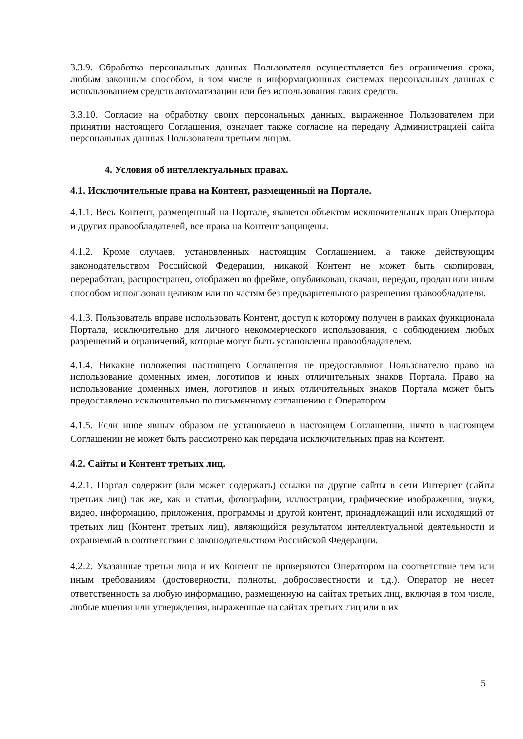3.3.9. Обработка персональных данных Пользователя осуществляется без ограничения срока, любым законным способом, в том числе в информационных системах персональных данных с использованием средств автоматизации или без использования таких средств.
3.3.10. Согласие на обработку своих персональных данных, выраженное Пользователем при принятии настоящего Соглашения, означает также согласие на передачу Администрацией сайта персональных данных Пользователя третьим лицам.
4. Условия об интеллектуальных правах.
4.1. Исключительные права на Контент, размещенный на Портале.
4.1.1. Весь Контент, размещенный на Портале, является объектом исключительных прав Оператора и других правообладателей, все права на Контент защищены.
4.1.2. Кроме случаев, установленных настоящим Соглашением, а также действующим законодательством Российской Федерации, никакой Контент не может быть скопирован, переработан, распространен, отображен во фрейме, опубликован, скачан, передан, продан или иным способом использован целиком или по частям без предварительного разрешения правообладателя.
4.1.3. Пользователь вправе использовать Контент, доступ к которому получен в рамках функционала Портала, исключительно для личного некоммерческого использования, с соблюдением любых разрешений и ограничений, которые могут быть установлены правообладателем.
4.1.4. Никакие положения настоящего Соглашения не предоставляют Пользователю право на использование доменных имен, логотипов и иных отличительных знаков Портала. Право на использование доменных имен, логотипов и иных отличительных знаков Портала может быть предоставлено исключительно по письменному соглашению с Оператором.
4.1.5. Если иное явным образом не установлено в настоящем Соглашении, ничто в настоящем Соглашении не может быть рассмотрено как передача исключительных прав на Контент.
4.2. Сайты и Контент третьих лиц.
4.2.1. Портал содержит (или может содержать) ссылки на другие сайты в сети Интернет (сайты третьих лиц) так же, как и статьи, фотографии, иллюстрации, графические изображения, звуки, видео, информацию, приложения, программы и другой контент, принадлежащий или исходящий от третьих лиц (Контент третьих лиц), являющийся результатом интеллектуальной деятельности и охраняемый в соответствии с законодательством Российской Федерации.
4.2.2. Указанные третьи лица и их Контент не проверяются Оператором на соответствие тем или иным требованиям (достоверности, полноты, добросовестности и т.д.). Оператор не несет ответственность за любую информацию, размещенную на сайтах третьих лиц, включая в том числе, любые мнения или утверждения, выраженные на сайтах третьих лиц или в их
5